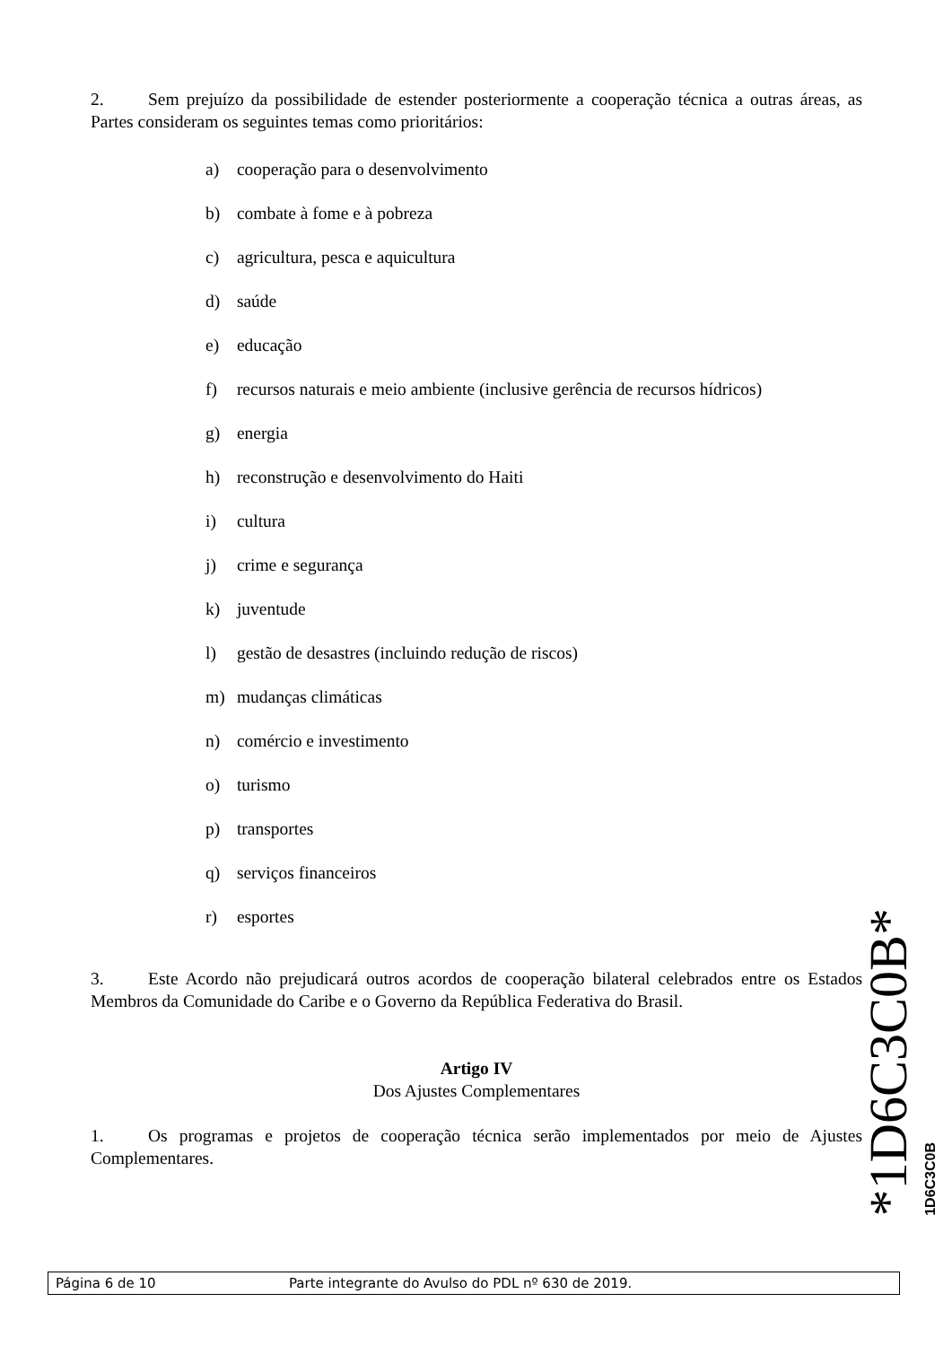2. Sem prejuízo da possibilidade de estender posteriormente a cooperação técnica a outras áreas, as Partes consideram os seguintes temas como prioritários:
a) cooperação para o desenvolvimento
b) combate à fome e à pobreza
c) agricultura, pesca e aquicultura
d) saúde
e) educação
f) recursos naturais e meio ambiente (inclusive gerência de recursos hídricos)
g) energia
h) reconstrução e desenvolvimento do Haiti
i) cultura
j) crime e segurança
k) juventude
l) gestão de desastres (incluindo redução de riscos)
m) mudanças climáticas
n) comércio e investimento
o) turismo
p) transportes
q) serviços financeiros
r) esportes
3. Este Acordo não prejudicará outros acordos de cooperação bilateral celebrados entre os Estados Membros da Comunidade do Caribe e o Governo da República Federativa do Brasil.
Artigo IV
Dos Ajustes Complementares
1. Os programas e projetos de cooperação técnica serão implementados por meio de Ajustes Complementares.
*1D6C3C0B*
1D6C3C0B
Página 6 de 10 Parte integrante do Avulso do PDL nº 630 de 2019.